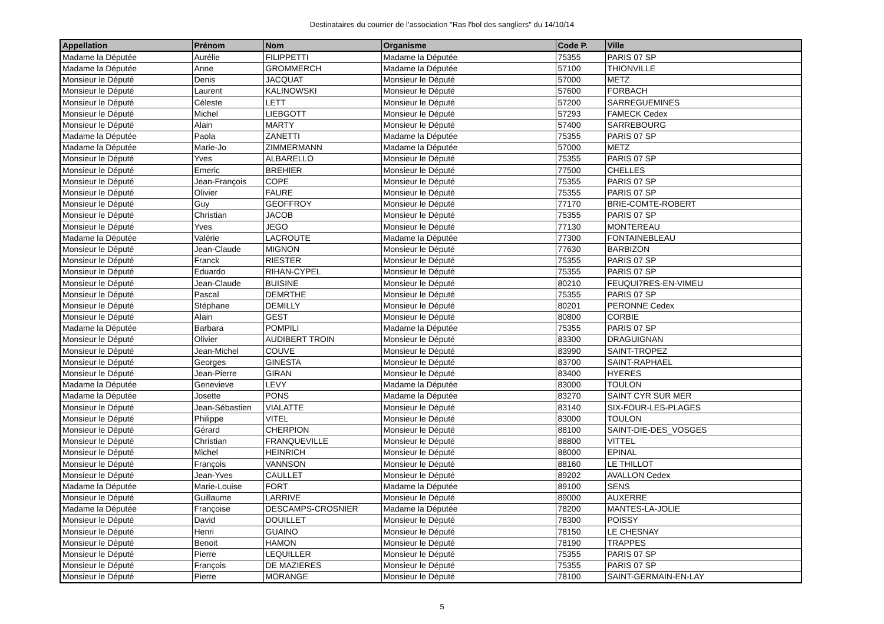Destinataires du courrier de l'association "Ras l'bol des sangliers" du 14/10/14
| Appellation | Prénom | Nom | Organisme | Code P. | Ville |
| --- | --- | --- | --- | --- | --- |
| Madame la Députée | Aurélie | FILIPPETTI | Madame la Députée | 75355 | PARIS 07 SP |
| Madame la Députée | Anne | GROMMERCH | Madame la Députée | 57100 | THIONVILLE |
| Monsieur le Député | Denis | JACQUAT | Monsieur le Député | 57000 | METZ |
| Monsieur le Député | Laurent | KALINOWSKI | Monsieur le Député | 57600 | FORBACH |
| Monsieur le Député | Céleste | LETT | Monsieur le Député | 57200 | SARREGUEMINES |
| Monsieur le Député | Michel | LIEBGOTT | Monsieur le Député | 57293 | FAMECK Cedex |
| Monsieur le Député | Alain | MARTY | Monsieur le Député | 57400 | SARREBOURG |
| Madame la Députée | Paola | ZANETTI | Madame la Députée | 75355 | PARIS 07 SP |
| Madame la Députée | Marie-Jo | ZIMMERMANN | Madame la Députée | 57000 | METZ |
| Monsieur le Député | Yves | ALBARELLO | Monsieur le Député | 75355 | PARIS 07 SP |
| Monsieur le Député | Emeric | BREHIER | Monsieur le Député | 77500 | CHELLES |
| Monsieur le Député | Jean-François | COPE | Monsieur le Député | 75355 | PARIS 07 SP |
| Monsieur le Député | Olivier | FAURE | Monsieur le Député | 75355 | PARIS 07 SP |
| Monsieur le Député | Guy | GEOFFROY | Monsieur le Député | 77170 | BRIE-COMTE-ROBERT |
| Monsieur le Député | Christian | JACOB | Monsieur le Député | 75355 | PARIS 07 SP |
| Monsieur le Député | Yves | JEGO | Monsieur le Député | 77130 | MONTEREAU |
| Madame la Députée | Valérie | LACROUTE | Madame la Députée | 77300 | FONTAINEBLEAU |
| Monsieur le Député | Jean-Claude | MIGNON | Monsieur le Député | 77630 | BARBIZON |
| Monsieur le Député | Franck | RIESTER | Monsieur le Député | 75355 | PARIS 07 SP |
| Monsieur le Député | Eduardo | RIHAN-CYPEL | Monsieur le Député | 75355 | PARIS 07 SP |
| Monsieur le Député | Jean-Claude | BUISINE | Monsieur le Député | 80210 | FEUQUI7RES-EN-VIMEU |
| Monsieur le Député | Pascal | DEMRTHE | Monsieur le Député | 75355 | PARIS 07 SP |
| Monsieur le Député | Stéphane | DEMILLY | Monsieur le Député | 80201 | PERONNE Cedex |
| Monsieur le Député | Alain | GEST | Monsieur le Député | 80800 | CORBIE |
| Madame la Députée | Barbara | POMPILI | Madame la Députée | 75355 | PARIS 07 SP |
| Monsieur le Député | Olivier | AUDIBERT TROIN | Monsieur le Député | 83300 | DRAGUIGNAN |
| Monsieur le Député | Jean-Michel | COUVE | Monsieur le Député | 83990 | SAINT-TROPEZ |
| Monsieur le Député | Georges | GINESTA | Monsieur le Député | 83700 | SAINT-RAPHAEL |
| Monsieur le Député | Jean-Pierre | GIRAN | Monsieur le Député | 83400 | HYERES |
| Madame la Députée | Genevieve | LEVY | Madame la Députée | 83000 | TOULON |
| Madame la Députée | Josette | PONS | Madame la Députée | 83270 | SAINT CYR SUR MER |
| Monsieur le Député | Jean-Sébastien | VIALATTE | Monsieur le Député | 83140 | SIX-FOUR-LES-PLAGES |
| Monsieur le Député | Philippe | VITEL | Monsieur le Député | 83000 | TOULON |
| Monsieur le Député | Gérard | CHERPION | Monsieur le Député | 88100 | SAINT-DIE-DES_VOSGES |
| Monsieur le Député | Christian | FRANQUEVILLE | Monsieur le Député | 88800 | VITTEL |
| Monsieur le Député | Michel | HEINRICH | Monsieur le Député | 88000 | EPINAL |
| Monsieur le Député | François | VANNSON | Monsieur le Député | 88160 | LE THILLOT |
| Monsieur le Député | Jean-Yves | CAULLET | Monsieur le Député | 89202 | AVALLON Cedex |
| Madame la Députée | Marie-Louise | FORT | Madame la Députée | 89100 | SENS |
| Monsieur le Député | Guillaume | LARRIVE | Monsieur le Député | 89000 | AUXERRE |
| Madame la Députée | Françoise | DESCAMPS-CROSNIER | Madame la Députée | 78200 | MANTES-LA-JOLIE |
| Monsieur le Député | David | DOUILLET | Monsieur le Député | 78300 | POISSY |
| Monsieur le Député | Henri | GUAINO | Monsieur le Député | 78150 | LE CHESNAY |
| Monsieur le Député | Benoit | HAMON | Monsieur le Député | 78190 | TRAPPES |
| Monsieur le Député | Pierre | LEQUILLER | Monsieur le Député | 75355 | PARIS 07 SP |
| Monsieur le Député | François | DE MAZIERES | Monsieur le Député | 75355 | PARIS 07 SP |
| Monsieur le Député | Pierre | MORANGE | Monsieur le Député | 78100 | SAINT-GERMAIN-EN-LAY |
5